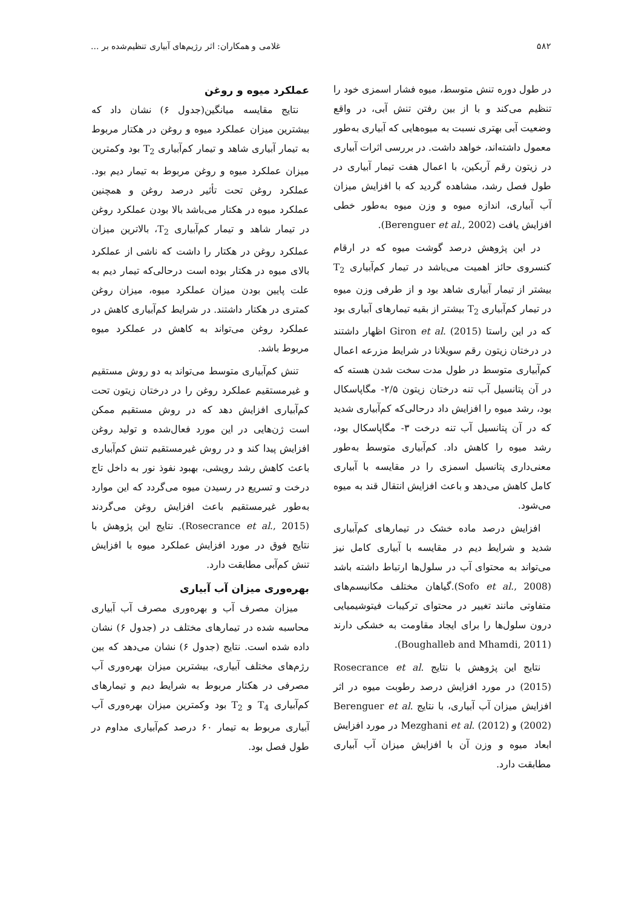۵۸۲ غلامی و همکاران: اثر رژیم‌های آبیاری تنظیم‌شده بر ...
در طول دوره تنش متوسط، میوه فشار اسمزی خود را تنظیم می‌کند و با از بین رفتن تنش آبی، در واقع وضعیت آبی بهتری نسبت به میوه‌هایی که آبیاری به‌طور معمول داشته‌اند، خواهد داشت. در بررسی اثرات آبیاری در زیتون رقم آربکین، با اعمال هفت تیمار آبیاری در طول فصل رشد، مشاهده گردید که با افزایش میزان آب آبیاری، اندازه میوه و وزن میوه به‌طور خطی افزایش یافت (Berenguer et al., 2002).
در این پژوهش درصد گوشت میوه که در ارقام کنسروی حائز اهمیت می‌باشد در تیمار کم‌آبیاری T<sub>2</sub> بیشتر از تیمار آبیاری شاهد بود و از طرفی وزن میوه در تیمار کم‌آبیاری T<sub>2</sub> بیشتر از بقیه تیمارهای آبیاری بود که در این راستا Giron et al. (2015) اظهار داشتند در درختان زیتون رقم سویلانا در شرایط مزرعه اعمال کم‌آبیاری متوسط در طول مدت سخت شدن هسته که در آن پتانسیل آب تنه درختان زیتون ۲/۵- مگاپاسکال بود، رشد میوه را افزایش داد درحالی‌که کم‌آبیاری شدید که در آن پتانسیل آب تنه درخت ۳- مگاپاسکال بود، رشد میوه را کاهش داد. کم‌آبیاری متوسط به‌طور معنی‌داری پتانسیل اسمزی را در مقایسه با آبیاری کامل کاهش می‌دهد و باعث افزایش انتقال قند به میوه می‌شود.
افزایش درصد ماده خشک در تیمارهای کم‌آبیاری شدید و شرایط دیم در مقایسه با آبیاری کامل نیز می‌تواند به محتوای آب در سلول‌ها ارتباط داشته باشد (Sofo et al., 2008).گیاهان مختلف مکانیسم‌های متفاوتی مانند تغییر در محتوای ترکیبات فیتوشیمیایی درون سلول‌ها را برای ایجاد مقاومت به خشکی دارند (Boughalleb and Mhamdi, 2011).
نتایج این پژوهش با نتایج Rosecrance et al. (2015) در مورد افزایش درصد رطوبت میوه در اثر افزایش میزان آب آبیاری، با نتایج Berenguer et al. (2002) و Mezghani et al. (2012) در مورد افزایش ابعاد میوه و وزن آن با افزایش میزان آب آبیاری مطابقت دارد.
عملکرد میوه و روغن
نتایج مقایسه میانگین(جدول ۶) نشان داد که بیشترین میزان عملکرد میوه و روغن در هکتار مربوط به تیمار آبیاری شاهد و تیمار کم‌آبیاری T<sub>2</sub> بود وکمترین میزان عملکرد میوه و روغن مربوط به تیمار دیم بود. عملکرد روغن تحت تأثیر درصد روغن و همچنین عملکرد میوه در هکتار می‌باشد بالا بودن عملکرد روغن در تیمار شاهد و تیمار کم‌آبیاری T<sub>2</sub>، بالاترین میزان عملکرد روغن در هکتار را داشت که ناشی از عملکرد بالای میوه در هکتار بوده است درحالی‌که تیمار دیم به علت پایین بودن میزان عملکرد میوه، میزان روغن کمتری در هکتار داشتند. در شرایط کم‌آبیاری کاهش در عملکرد روغن می‌تواند به کاهش در عملکرد میوه مربوط باشد.
تنش کم‌آبیاری متوسط می‌تواند به دو روش مستقیم و غیرمستقیم عملکرد روغن را در درختان زیتون تحت کم‌آبیاری افزایش دهد که در روش مستقیم ممکن است ژن‌هایی در این مورد فعال‌شده و تولید روغن افزایش پیدا کند و در روش غیرمستقیم تنش کم‌آبیاری باعث کاهش رشد رویشی، بهبود نفوذ نور به داخل تاج درخت و تسریع در رسیدن میوه می‌گردد که این موارد به‌طور غیرمستقیم باعث افزایش روغن می‌گردند (Rosecrance et al., 2015). نتایج این پژوهش با نتایج فوق در مورد افزایش عملکرد میوه با افزایش تنش کم‌آبی مطابقت دارد.
بهره‌وری میزان آب آبیاری
میزان مصرف آب و بهره‌وری مصرف آب آبیاری محاسبه شده در تیمارهای مختلف در (جدول ۶) نشان داده شده است. نتایج (جدول ۶) نشان می‌دهد که بین رژم‌های مختلف آبیاری، بیشترین میزان بهره‌وری آب مصرفی در هکتار مربوط به شرایط دیم و تیمارهای کم‌آبیاری T<sub>4</sub> و T<sub>2</sub> بود وکمترین میزان بهره‌وری آب آبیاری مربوط به تیمار ۶۰ درصد کم‌آبیاری مداوم در طول فصل بود.